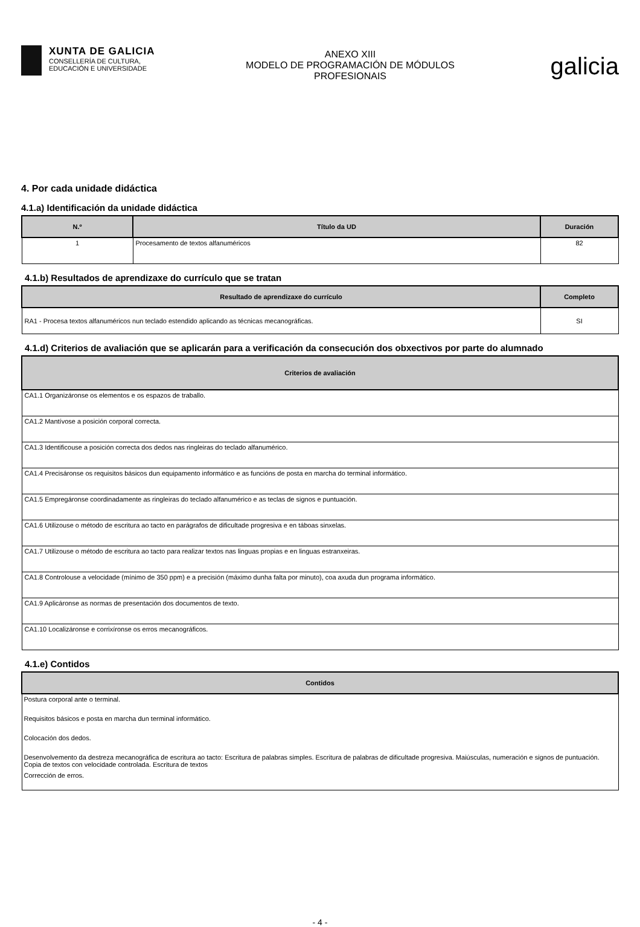XUNTA DE GALICIA
CONSELLERÍA DE CULTURA,
EDUCACIÓN E UNIVERSIDADE
ANEXO XIII
MODELO DE PROGRAMACIÓN DE MÓDULOS
PROFESIONAIS
galicia
4. Por cada unidade didáctica
4.1.a) Identificación da unidade didáctica
| N.º | Título da UD | Duración |
| --- | --- | --- |
| 1 | Procesamento de textos alfanuméricos | 82 |
4.1.b) Resultados de aprendizaxe do currículo que se tratan
| Resultado de aprendizaxe do currículo | Completo |
| --- | --- |
| RA1 - Procesa textos alfanuméricos nun teclado estendido aplicando as técnicas mecanográficas. | SI |
4.1.d) Criterios de avaliación que se aplicarán para a verificación da consecución dos obxectivos por parte do alumnado
| Criterios de avaliación |
| --- |
| CA1.1 Organizáronse os elementos e os espazos de traballo. |
| CA1.2 Mantívose a posición corporal correcta. |
| CA1.3 Identificouse a posición correcta dos dedos nas ringleiras do teclado alfanumérico. |
| CA1.4 Precisáronse os requisitos básicos dun equipamento informático e as funcións de posta en marcha do terminal informático. |
| CA1.5 Empregáronse coordinadamente as ringleiras do teclado alfanumérico e as teclas de signos e puntuación. |
| CA1.6 Utilizouse o método de escritura ao tacto en parágrafos de dificultade progresiva e en táboas sinxelas. |
| CA1.7 Utilizouse o método de escritura ao tacto para realizar textos nas linguas propias e en linguas estranxeiras. |
| CA1.8 Controlouse a velocidade (mínimo de 350 ppm) e a precisión (máximo dunha falta por minuto), coa axuda dun programa informático. |
| CA1.9 Aplicáronse as normas de presentación dos documentos de texto. |
| CA1.10 Localizáronse e corrixíronse os erros mecanográficos. |
4.1.e) Contidos
| Contidos |
| --- |
| Postura corporal ante o terminal. |
| Requisitos básicos e posta en marcha dun terminal informático. |
| Colocación dos dedos. |
| Desenvolvemento da destreza mecanográfica de escritura ao tacto: Escritura de palabras simples. Escritura de palabras de dificultade progresiva. Maiúsculas, numeración e signos de puntuación. Copia de textos con velocidade controlada. Escritura de textos |
| Corrección de erros. |
- 4 -